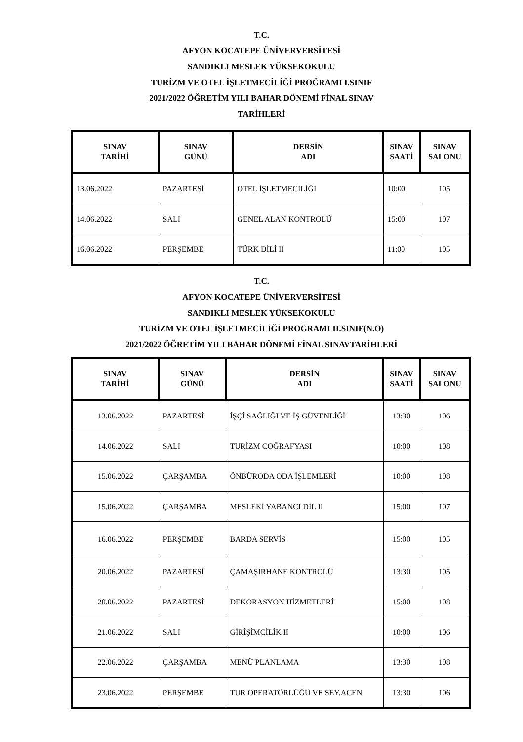T.C.
AFYON KOCATEPE ÜNİVERVERSİTESİ
SANDIKLI MESLEK YÜKSEKOKULU
TURİZM VE OTEL İŞLETMECİLİĞİ PROĞRAMI I.SINIF
2021/2022 ÖĞRETİM YILI BAHAR DÖNEMİ FİNAL SINAV
TARİHLERİ
| SINAV TARİHİ | SINAV GÜNÜ | DERSİN ADI | SINAV SAATİ | SINAV SALONU |
| --- | --- | --- | --- | --- |
| 13.06.2022 | PAZARTESİ | OTEL İŞLETMECİLİĞİ | 10:00 | 105 |
| 14.06.2022 | SALI | GENEL ALAN KONTROLÜ | 15:00 | 107 |
| 16.06.2022 | PERŞEMBE | TÜRK DİLİ II | 11:00 | 105 |
T.C.
AFYON KOCATEPE ÜNİVERVERSİTESİ
SANDIKLI MESLEK YÜKSEKOKULU
TURİZM VE OTEL İŞLETMECİLİĞİ PROĞRAMI II.SINIF(N.Ö)
2021/2022 ÖĞRETİM YILI BAHAR DÖNEMİ FİNAL SINAVTARİHLERİ
| SINAV TARİHİ | SINAV GÜNÜ | DERSİN ADI | SINAV SAATİ | SINAV SALONU |
| --- | --- | --- | --- | --- |
| 13.06.2022 | PAZARTESİ | İŞÇİ SAĞLIĞI VE İŞ GÜVENLİĞİ | 13:30 | 106 |
| 14.06.2022 | SALI | TURİZM COĞRAFYASI | 10:00 | 108 |
| 15.06.2022 | ÇARŞAMBA | ÖNBÜRODA ODA İŞLEMLERİ | 10:00 | 108 |
| 15.06.2022 | ÇARŞAMBA | MESLEKİ YABANCI DİL II | 15:00 | 107 |
| 16.06.2022 | PERŞEMBE | BARDA SERVİS | 15:00 | 105 |
| 20.06.2022 | PAZARTESİ | ÇAMAŞIRHANE KONTROLÜ | 13:30 | 105 |
| 20.06.2022 | PAZARTESİ | DEKORASYON HİZMETLERİ | 15:00 | 108 |
| 21.06.2022 | SALI | GİRİŞİMCİLİK II | 10:00 | 106 |
| 22.06.2022 | ÇARŞAMBA | MENÜ PLANLAMA | 13:30 | 108 |
| 23.06.2022 | PERŞEMBE | TUR OPERATÖRLÜĞÜ VE SEY.ACEN | 13:30 | 106 |